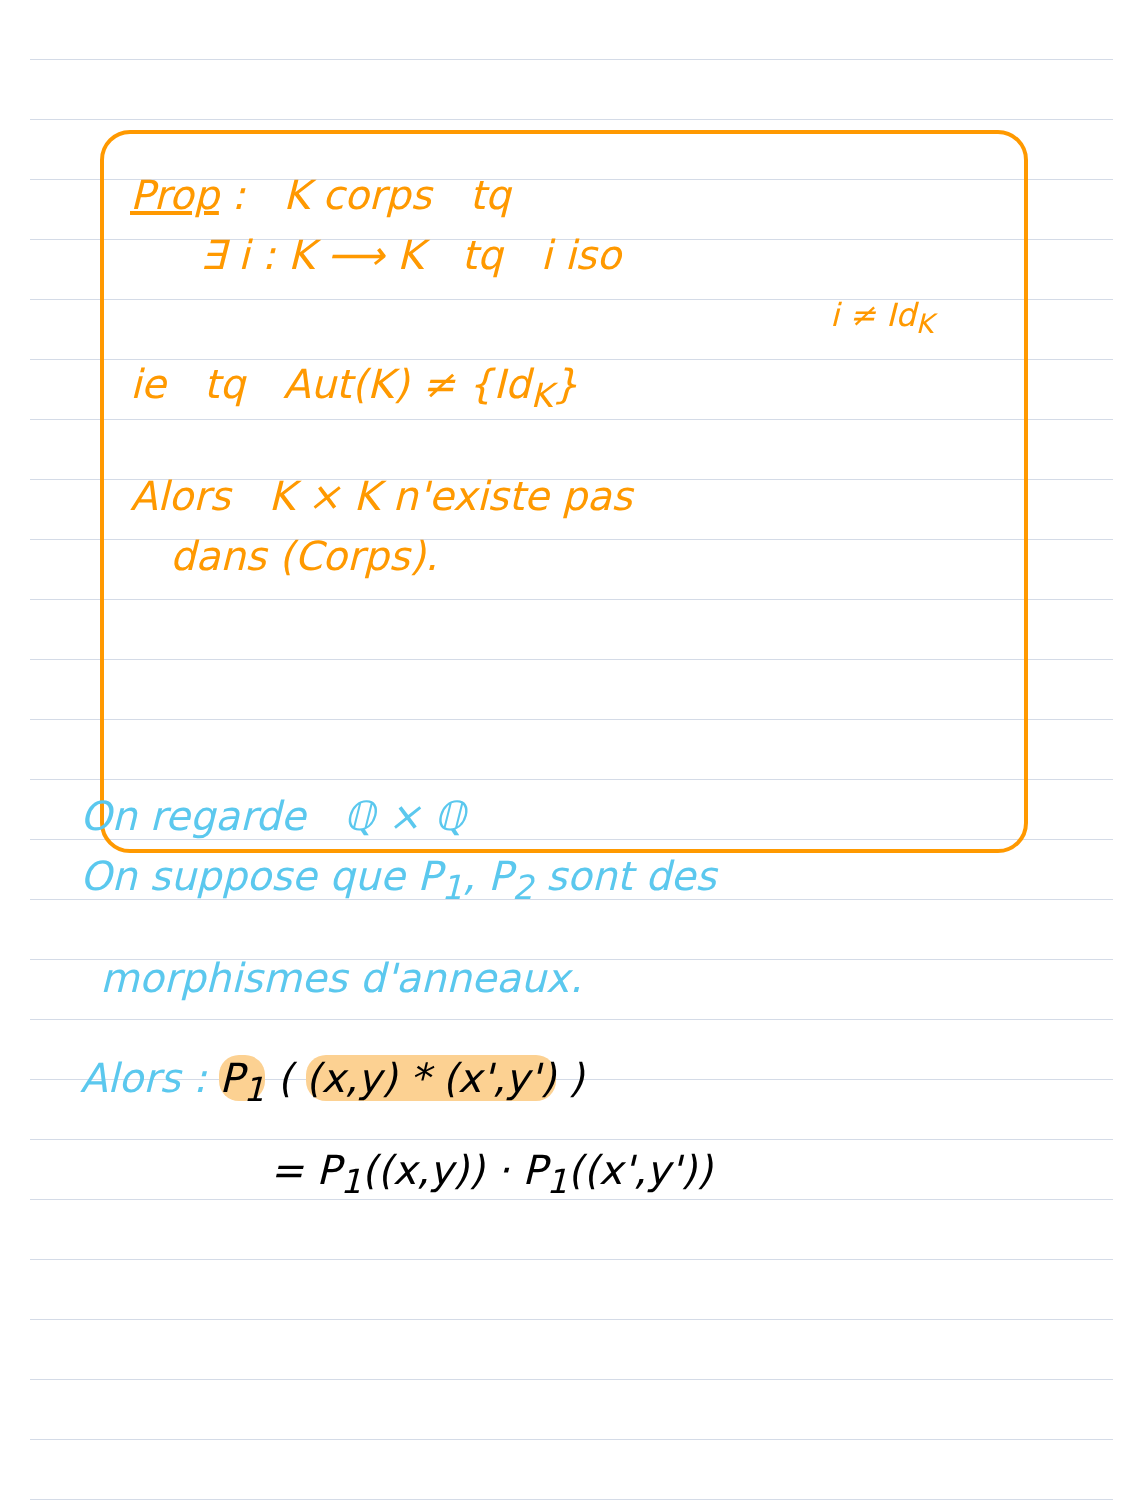Prop : K corps tq
∃ i : K ⟶ K tq i iso
i ≠ Id<sub>K</sub>
ie tq Aut(K) ≠ {Id<sub>K</sub>}
Alors K × K n'existe pas
dans (Corps).
On regarde ℚ × ℚ
On suppose que P<sub>1</sub>, P<sub>2</sub> sont des
morphismes d'anneaux.
Alors : P<sub>1</sub> ( (x,y) * (x',y') )
= P<sub>1</sub>((x,y)) · P<sub>1</sub>((x',y'))